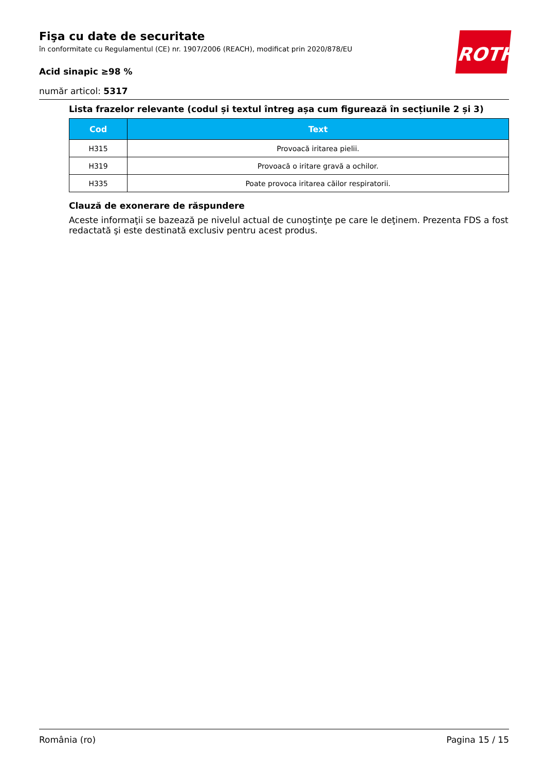ROTH
Fişa cu date de securitate
în conformitate cu Regulamentul (CE) nr. 1907/2006 (REACH), modificat prin 2020/878/EU
Acid sinapic ≥98 %
număr articol: 5317
Lista frazelor relevante (codul și textul întreg așa cum figurează în secțiunile 2 și 3)
| Cod | Text |
| --- | --- |
| H315 | Provoacă iritarea pielii. |
| H319 | Provoacă o iritare gravă a ochilor. |
| H335 | Poate provoca iritarea căilor respiratorii. |
Clauză de exonerare de răspundere
Aceste informaţii se bazează pe nivelul actual de cunoştinţe pe care le deţinem. Prezenta FDS a fost redactată şi este destinată exclusiv pentru acest produs.
România (ro) Pagina 15 / 15